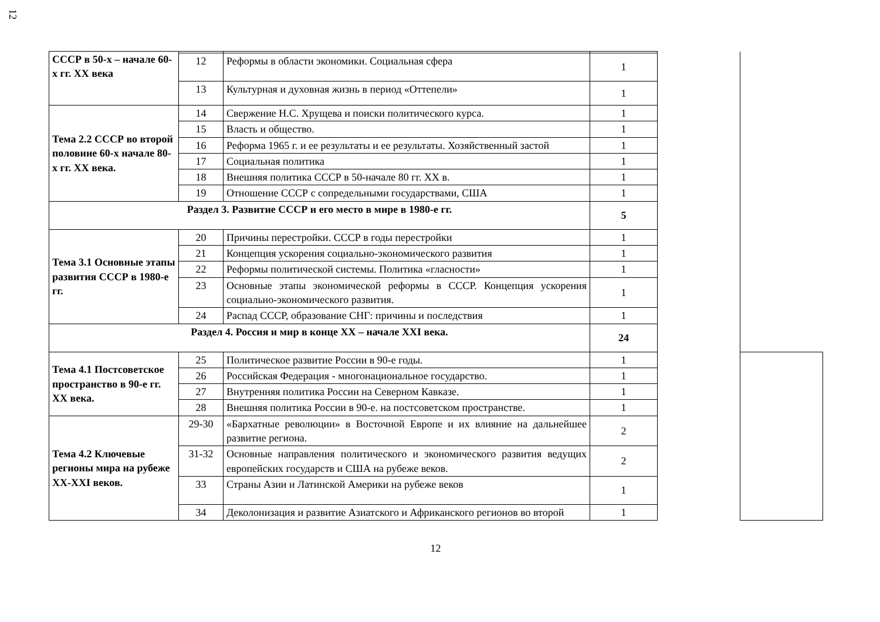12
| СССР в 50-х – начале 60-х гг. XX века | | | | | |
| | 12 | Реформы в области экономики. Социальная сфера | 1 | | |
| | 13 | Культурная и духовная жизнь в период «Оттепели» | 1 | | |
| Тема 2.2 СССР во второй половине 60-х начале 80-х гг. XX века. | 14 | Свержение Н.С. Хрущева и поиски политического курса. | 1 | | |
| | 15 | Власть и общество. | 1 | | |
| | 16 | Реформа 1965 г. и ее результаты и ее результаты. Хозяйственный застой | 1 | | |
| | 17 | Социальная политика | 1 | | |
| | 18 | Внешняя политика СССР в 50-начале 80 гг. XX в. | 1 | | |
| | 19 | Отношение СССР с сопредельными государствами, США | 1 | | |
| Раздел 3. Развитие СССР и его место в мире в 1980-е гг. | | | 5 | | |
| Тема 3.1 Основные этапы развития СССР в 1980-е гг. | 20 | Причины перестройки. СССР в годы перестройки | 1 | | |
| | 21 | Концепция ускорения социально-экономического развития | 1 | | |
| | 22 | Реформы политической системы. Политика «гласности» | 1 | | |
| | 23 | Основные этапы экономической реформы в СССР. Концепция ускорения социально-экономического развития. | 1 | | |
| | 24 | Распад СССР, образование СНГ: причины и последствия | 1 | | |
| Раздел 4. Россия и мир в конце XX – начале XXI века. | | | 24 | | |
| Тема 4.1 Постсоветское пространство в 90-е гг. XX века. | 25 | Политическое развитие России в 90-е годы. | 1 | | |
| | 26 | Российская Федерация - многонациональное государство. | 1 | | |
| | 27 | Внутренняя политика России на Северном Кавказе. | 1 | | |
| | 28 | Внешняя политика России в 90-е. на постсоветском пространстве. | 1 | | |
| Тема 4.2 Ключевые регионы мира на рубеже XX-XXI веков. | 29-30 | «Бархатные революции» в Восточной Европе и их влияние на дальнейшее развитие региона. | 2 | | |
| | 31-32 | Основные направления политического и экономического развития ведущих европейских государств и США на рубеже веков. | 2 | | |
| | 33 | Страны Азии и Латинской Америки на рубеже веков | 1 | | |
| | 34 | Деколонизация и развитие Азиатского и Африканского регионов во второй | 1 | | |
12